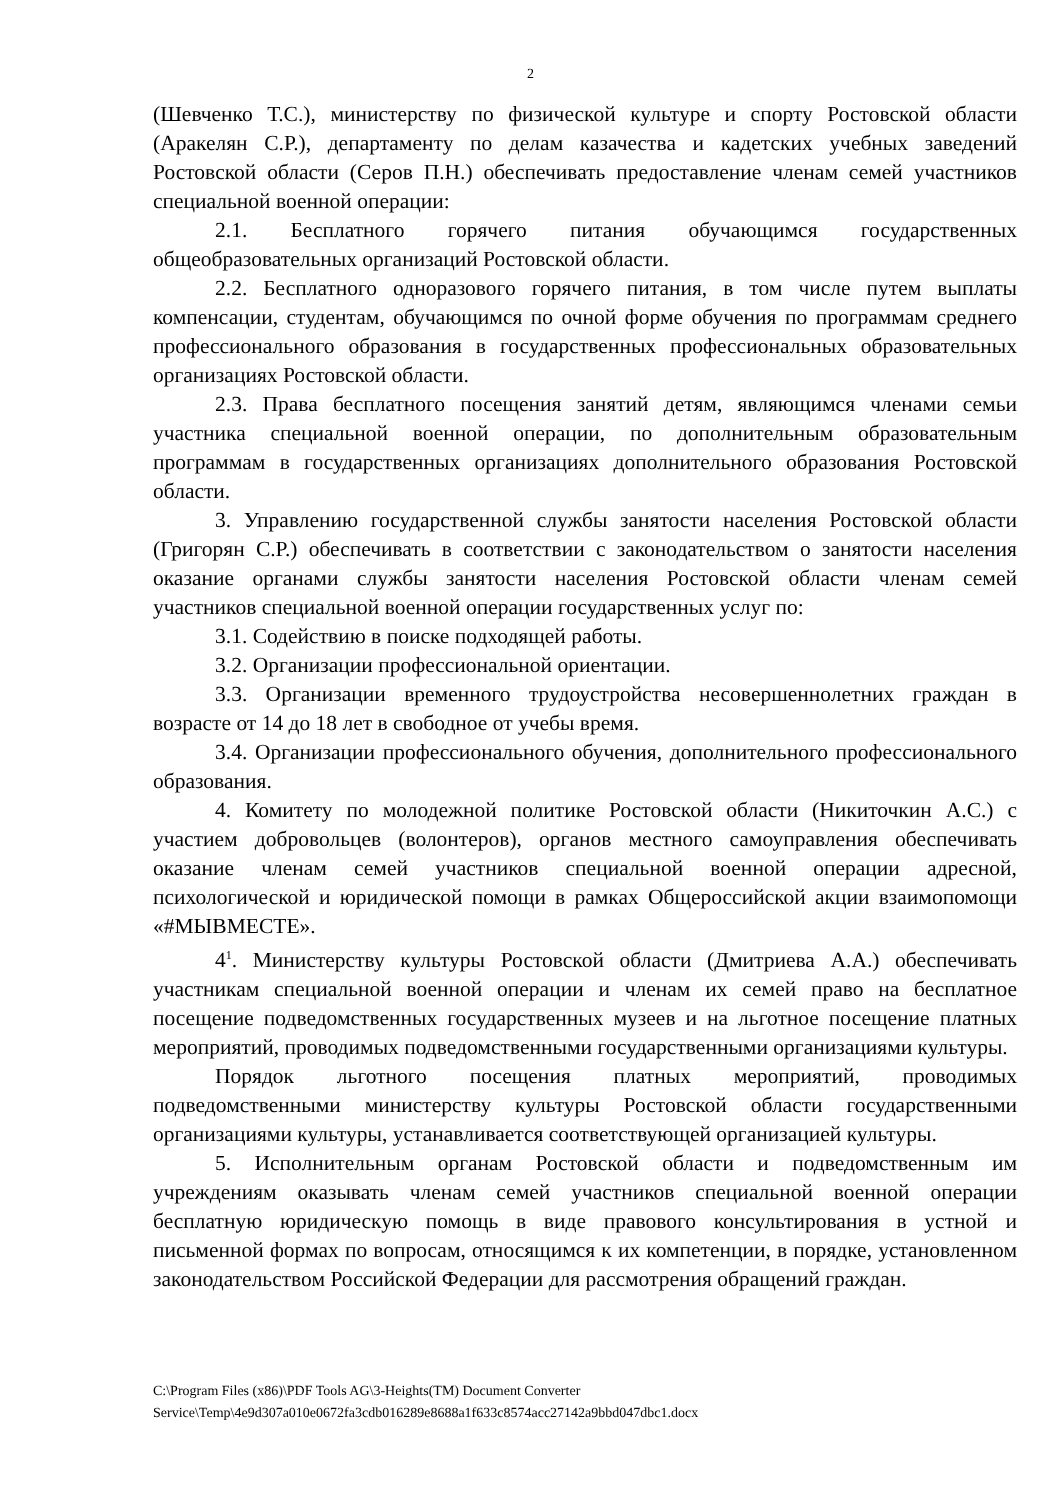2
(Шевченко Т.С.), министерству по физической культуре и спорту Ростовской области (Аракелян С.Р.), департаменту по делам казачества и кадетских учебных заведений Ростовской области (Серов П.Н.) обеспечивать предоставление членам семей участников специальной военной операции:
2.1. Бесплатного горячего питания обучающимся государственных общеобразовательных организаций Ростовской области.
2.2. Бесплатного одноразового горячего питания, в том числе путем выплаты компенсации, студентам, обучающимся по очной форме обучения по программам среднего профессионального образования в государственных профессиональных образовательных организациях Ростовской области.
2.3. Права бесплатного посещения занятий детям, являющимся членами семьи участника специальной военной операции, по дополнительным образовательным программам в государственных организациях дополнительного образования Ростовской области.
3. Управлению государственной службы занятости населения Ростовской области (Григорян С.Р.) обеспечивать в соответствии с законодательством о занятости населения оказание органами службы занятости населения Ростовской области членам семей участников специальной военной операции государственных услуг по:
3.1. Содействию в поиске подходящей работы.
3.2. Организации профессиональной ориентации.
3.3. Организации временного трудоустройства несовершеннолетних граждан в возрасте от 14 до 18 лет в свободное от учебы время.
3.4. Организации профессионального обучения, дополнительного профессионального образования.
4. Комитету по молодежной политике Ростовской области (Никиточкин А.С.) с участием добровольцев (волонтеров), органов местного самоуправления обеспечивать оказание членам семей участников специальной военной операции адресной, психологической и юридической помощи в рамках Общероссийской акции взаимопомощи «#МЫВМЕСТЕ».
4<sup>1</sup>. Министерству культуры Ростовской области (Дмитриева А.А.) обеспечивать участникам специальной военной операции и членам их семей право на бесплатное посещение подведомственных государственных музеев и на льготное посещение платных мероприятий, проводимых подведомственными государственными организациями культуры.
Порядок льготного посещения платных мероприятий, проводимых подведомственными министерству культуры Ростовской области государственными организациями культуры, устанавливается соответствующей организацией культуры.
5. Исполнительным органам Ростовской области и подведомственным им учреждениям оказывать членам семей участников специальной военной операции бесплатную юридическую помощь в виде правового консультирования в устной и письменной формах по вопросам, относящимся к их компетенции, в порядке, установленном законодательством Российской Федерации для рассмотрения обращений граждан.
C:\Program Files (x86)\PDF Tools AG\3-Heights(TM) Document Converter
Service\Temp\4e9d307a010e0672fa3cdb016289e8688a1f633c8574acc27142a9bbd047dbc1.docx